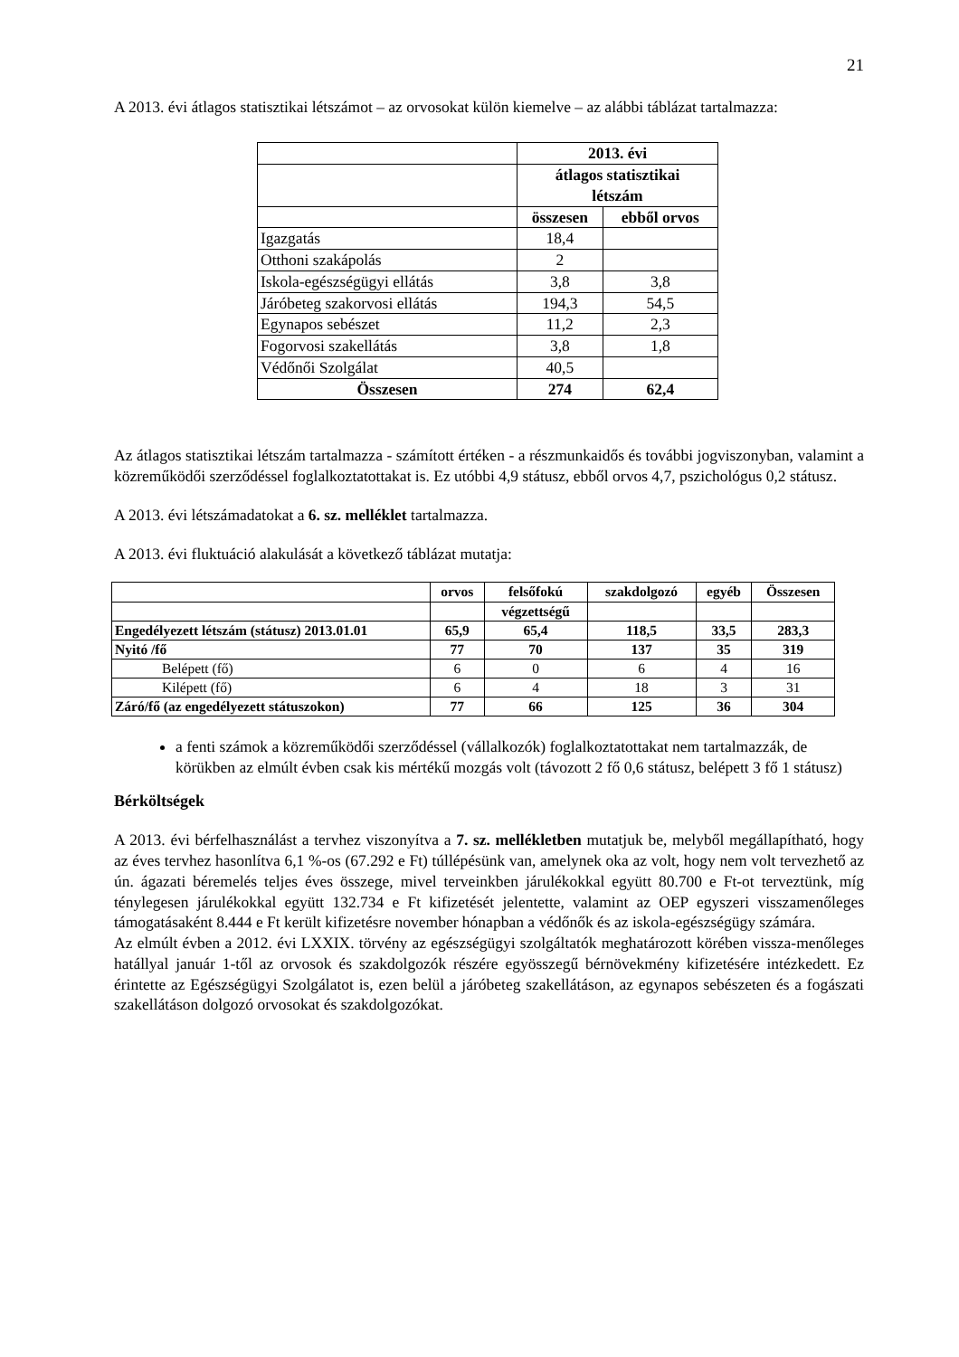21
A 2013. évi átlagos statisztikai létszámot – az orvosokat külön kiemelve – az alábbi táblázat tartalmazza:
| | 2013. évi | |
| | átlagos statisztikai létszám | |
| | összesen | ebből orvos |
| Igazgatás | 18,4 | |
| Otthoni szakápolás | 2 | |
| Iskola-egészségügyi ellátás | 3,8 | 3,8 |
| Járóbeteg szakorvosi ellátás | 194,3 | 54,5 |
| Egynapos sebészet | 11,2 | 2,3 |
| Fogorvosi szakellátás | 3,8 | 1,8 |
| Védőnői Szolgálat | 40,5 | |
| Összesen | 274 | 62,4 |
Az átlagos statisztikai létszám tartalmazza - számított értéken - a részmunkaidős és további jogviszonyban, valamint a közreműködői szerződéssel foglalkoztatottakat is. Ez utóbbi 4,9 státusz, ebből orvos 4,7, pszichológus 0,2 státusz.
A 2013. évi létszámadatokat a 6. sz. melléklet tartalmazza.
A 2013. évi fluktuáció alakulását a következő táblázat mutatja:
| | orvos | felsőfokú | szakdolgozó | egyéb | Összesen |
| | | végzettségű | | | |
| Engedélyezett létszám (státusz) 2013.01.01 | 65,9 | 65,4 | 118,5 | 33,5 | 283,3 |
| Nyitó /fő | 77 | 70 | 137 | 35 | 319 |
| Belépett (fő) | 6 | 0 | 6 | 4 | 16 |
| Kilépett (fő) | 6 | 4 | 18 | 3 | 31 |
| Záró/fő (az engedélyezett státuszokon) | 77 | 66 | 125 | 36 | 304 |
a fenti számok a közreműködői szerződéssel (vállalkozók) foglalkoztatottakat nem tartalmazzák, de körükben az elmúlt évben csak kis mértékű mozgás volt (távozott 2 fő 0,6 státusz, belépett 3 fő 1 státusz)
Bérköltségek
A 2013. évi bérfelhasználást a tervhez viszonyítva a 7. sz. mellékletben mutatjuk be, melyből megállapítható, hogy az éves tervhez hasonlítva 6,1 %-os (67.292 e Ft) túllépésünk van, amelynek oka az volt, hogy nem volt tervezhető az ún. ágazati béremelés teljes éves összege, mivel terveinkben járulékokkal együtt 80.700 e Ft-ot terveztünk, míg ténylegesen járulékokkal együtt 132.734 e Ft kifizetését jelentette, valamint az OEP egyszeri visszamenőleges támogatásaként 8.444 e Ft került kifizetésre november hónapban a védőnők és az iskola-egészségügy számára.
Az elmúlt évben a 2012. évi LXXIX. törvény az egészségügyi szolgáltatók meghatározott körében vissza-menőleges hatállyal január 1-től az orvosok és szakdolgozók részére egyösszegű bérnövekmény kifizetésére intézkedett. Ez érintette az Egészségügyi Szolgálatot is, ezen belül a járóbeteg szakellátáson, az egynapos sebészeten és a fogászati szakellátáson dolgozó orvosokat és szakdolgozókat.